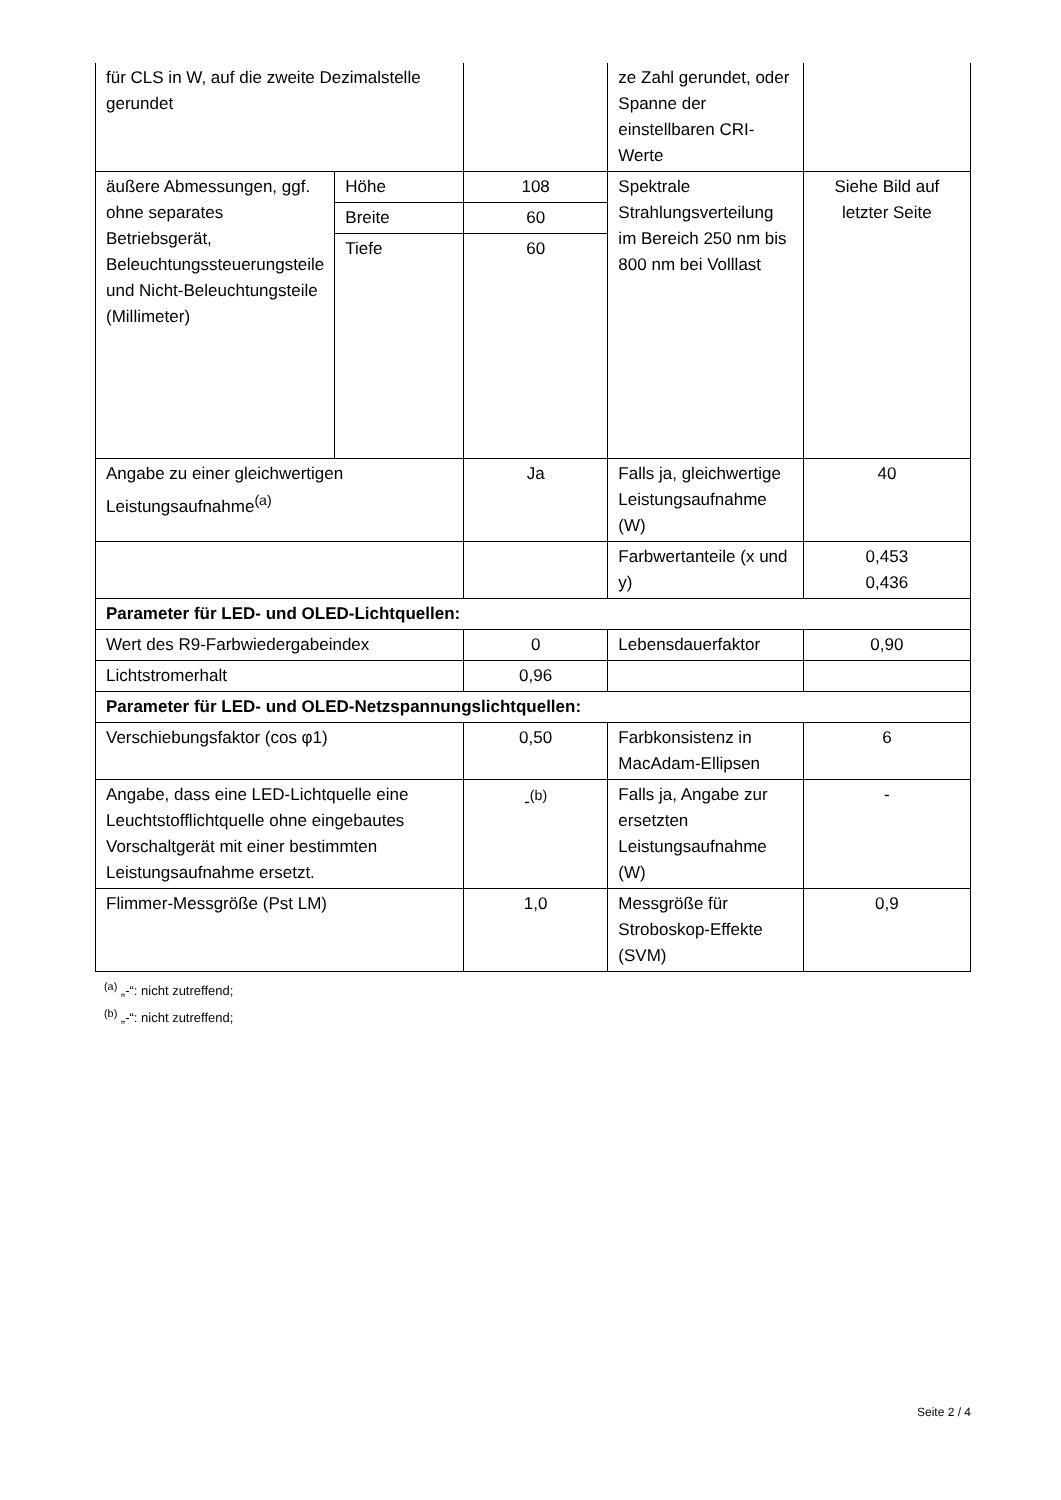| für CLS in W, auf die zweite Dezimalstelle gerundet | | | ze Zahl gerundet, oder Spanne der einstellbaren CRI-Werte | |
| äußere Abmessungen, ggf. ohne separates Betriebsgerät, Beleuchtungssteuerungsteile und Nicht-Beleuchtungsteile (Millimeter) | Höhe | 108 | Spektrale Strahlungsverteilung im Bereich 250 nm bis 800 nm bei Volllast | Siehe Bild auf letzter Seite |
| | Breite | 60 | | |
| | Tiefe | 60 | | |
| Angabe zu einer gleichwertigen Leistungsaufnahme<sup>(a)</sup> | | Ja | Falls ja, gleichwertige Leistungsaufnahme (W) | 40 |
| | | | Farbwertanteile (x und y) | 0,453 0,436 |
| Parameter für LED- und OLED-Lichtquellen: | | | | |
| Wert des R9-Farbwiedergabeindex | | 0 | Lebensdauerfaktor | 0,90 |
| Lichtstromerhalt | | 0,96 | | |
| Parameter für LED- und OLED-Netzspannungslichtquellen: | | | | |
| Verschiebungsfaktor (cos φ1) | | 0,50 | Farbkonsistenz in MacAdam-Ellipsen | 6 |
| Angabe, dass eine LED-Lichtquelle eine Leuchtstofflichtquelle ohne eingebautes Vorschaltgerät mit einer bestimmten Leistungsaufnahme ersetzt. | | -<sup>(b)</sup> | Falls ja, Angabe zur ersetzten Leistungsaufnahme (W) | - |
| Flimmer-Messgröße (Pst LM) | | 1,0 | Messgröße für Stroboskop-Effekte (SVM) | 0,9 |
<sup>(a)</sup> „-“: nicht zutreffend;
<sup>(b)</sup> „-“: nicht zutreffend;
Seite 2 / 4